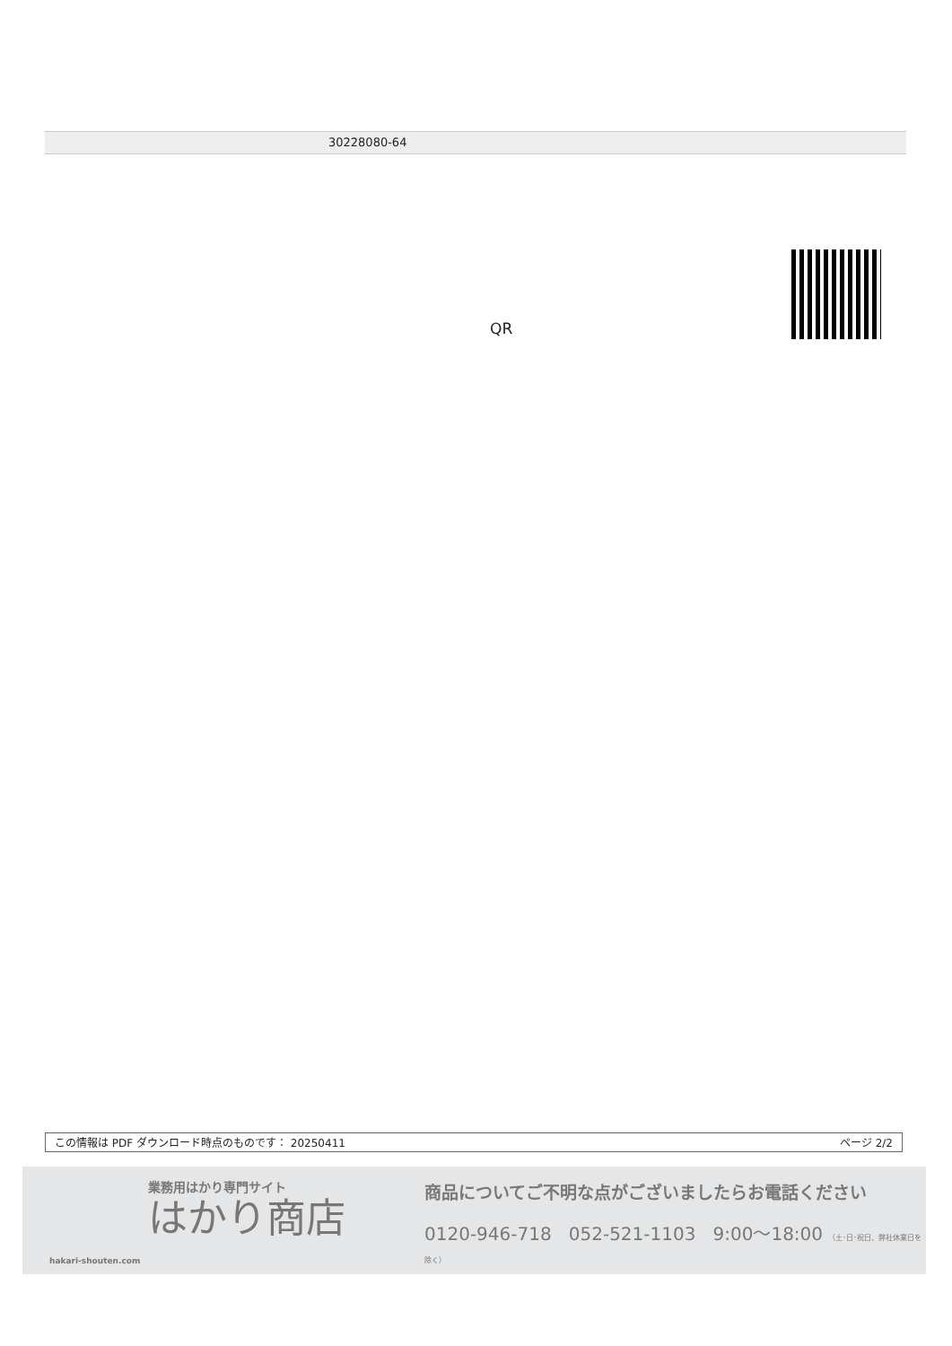30228080-64
QR
この情報は PDF ダウンロード時点のものです： 20250411 ページ 2/2
業務用はかり専門サイト
はかり商店
hakari-shouten.com
商品についてご不明な点がございましたらお電話ください
0120-946-718 052-521-1103 9:00〜18:00 （土･日･祝日、弊社休業日を除く）